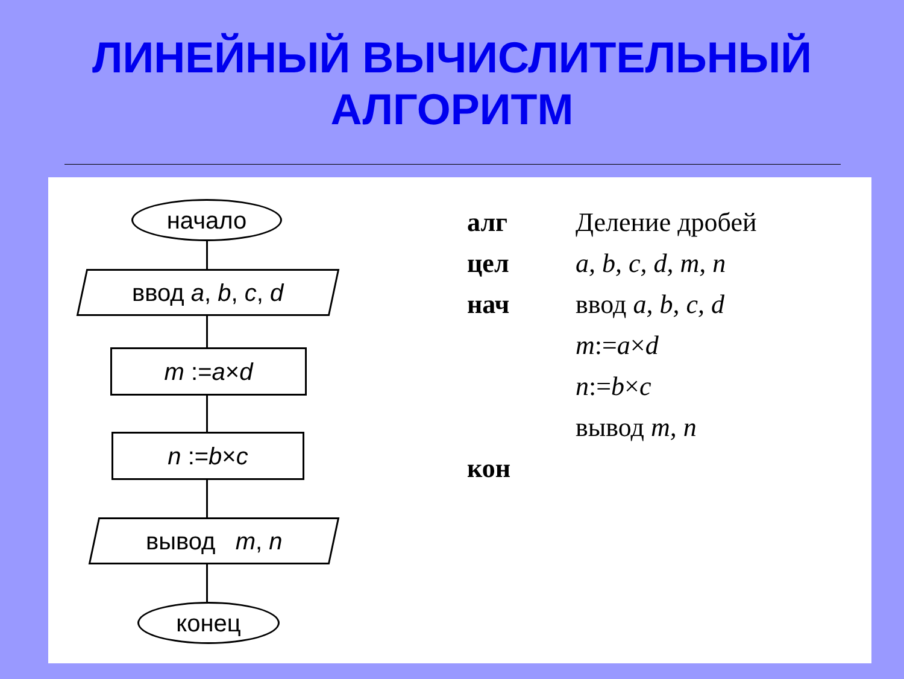ЛИНЕЙНЫЙ ВЫЧИСЛИТЕЛЬНЫЙ
АЛГОРИТМ
начало
ввод a, b, c, d
m := a × d
n := b × c
вывод m, n
конец
алг Деление дробей
цел a, b, c, d, m, n
нач ввод a, b, c, d
m:=a×d
n:=b×c
вывод m, n
кон